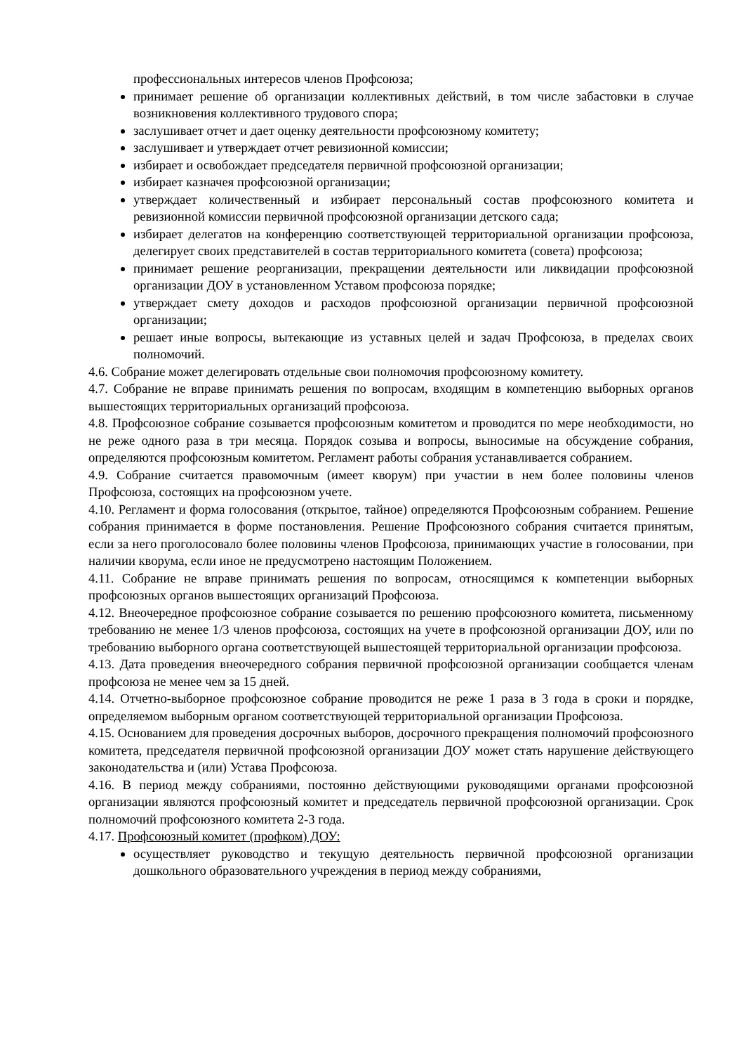профессиональных интересов членов Профсоюза;
принимает решение об организации коллективных действий, в том числе забастовки в случае возникновения коллективного трудового спора;
заслушивает отчет и дает оценку деятельности профсоюзному комитету;
заслушивает и утверждает отчет ревизионной комиссии;
избирает и освобождает председателя первичной профсоюзной организации;
избирает казначея профсоюзной организации;
утверждает количественный и избирает персональный состав профсоюзного комитета и ревизионной комиссии первичной профсоюзной организации детского сада;
избирает делегатов на конференцию соответствующей территориальной организации профсоюза, делегирует своих представителей в состав территориального комитета (совета) профсоюза;
принимает решение реорганизации, прекращении деятельности или ликвидации профсоюзной организации ДОУ в установленном Уставом профсоюза порядке;
утверждает смету доходов и расходов профсоюзной организации первичной профсоюзной организации;
решает иные вопросы, вытекающие из уставных целей и задач Профсоюза, в пределах своих полномочий.
4.6. Собрание может делегировать отдельные свои полномочия профсоюзному комитету.
4.7. Собрание не вправе принимать решения по вопросам, входящим в компетенцию выборных органов вышестоящих территориальных организаций профсоюза.
4.8. Профсоюзное собрание созывается профсоюзным комитетом и проводится по мере необходимости, но не реже одного раза в три месяца. Порядок созыва и вопросы, выносимые на обсуждение собрания, определяются профсоюзным комитетом. Регламент работы собрания устанавливается собранием.
4.9. Собрание считается правомочным (имеет кворум) при участии в нем более половины членов Профсоюза, состоящих на профсоюзном учете.
4.10. Регламент и форма голосования (открытое, тайное) определяются Профсоюзным собранием. Решение собрания принимается в форме постановления. Решение Профсоюзного собрания считается принятым, если за него проголосовало более половины членов Профсоюза, принимающих участие в голосовании, при наличии кворума, если иное не предусмотрено настоящим Положением.
4.11. Собрание не вправе принимать решения по вопросам, относящимся к компетенции выборных профсоюзных органов вышестоящих организаций Профсоюза.
4.12. Внеочередное профсоюзное собрание созывается по решению профсоюзного комитета, письменному требованию не менее 1/3 членов профсоюза, состоящих на учете в профсоюзной организации ДОУ, или по требованию выборного органа соответствующей вышестоящей территориальной организации профсоюза.
4.13. Дата проведения внеочередного собрания первичной профсоюзной организации сообщается членам профсоюза не менее чем за 15 дней.
4.14. Отчетно-выборное профсоюзное собрание проводится не реже 1 раза в 3 года в сроки и порядке, определяемом выборным органом соответствующей территориальной организации Профсоюза.
4.15. Основанием для проведения досрочных выборов, досрочного прекращения полномочий профсоюзного комитета, председателя первичной профсоюзной организации ДОУ может стать нарушение действующего законодательства и (или) Устава Профсоюза.
4.16. В период между собраниями, постоянно действующими руководящими органами профсоюзной организации являются профсоюзный комитет и председатель первичной профсоюзной организации. Срок полномочий профсоюзного комитета 2-3 года.
4.17. Профсоюзный комитет (профком) ДОУ:
осуществляет руководство и текущую деятельность первичной профсоюзной организации дошкольного образовательного учреждения в период между собраниями,